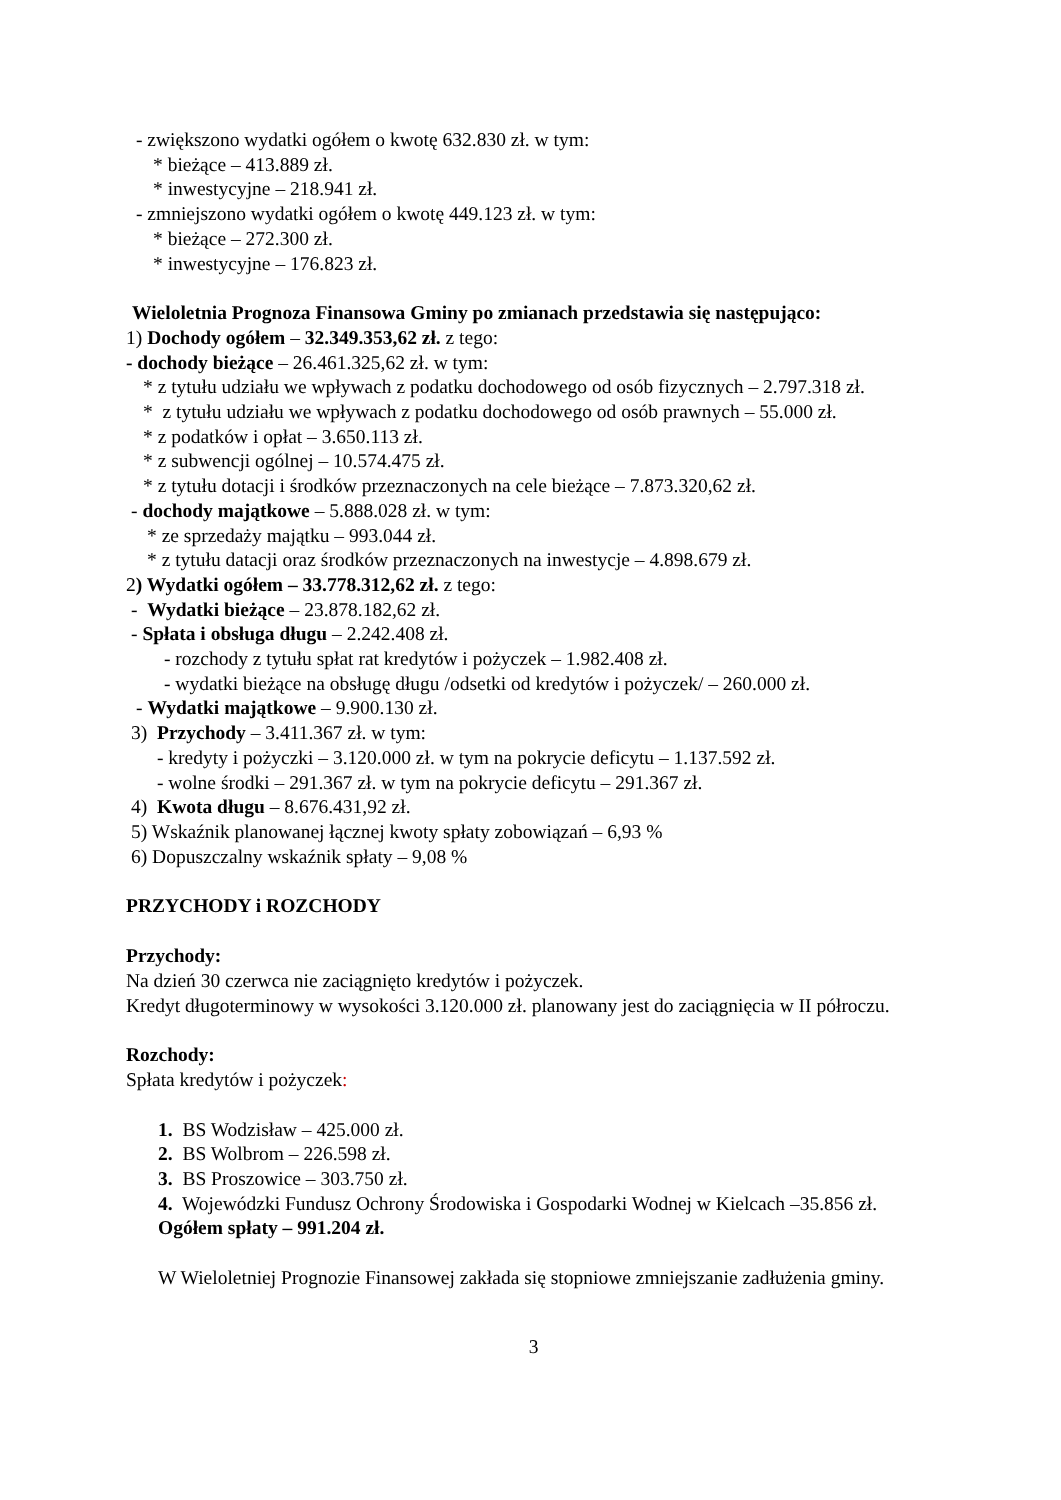- zwiększono wydatki ogółem o kwotę 632.830 zł. w tym:
* bieżące – 413.889 zł.
* inwestycyjne – 218.941 zł.
- zmniejszono wydatki ogółem o kwotę 449.123 zł. w tym:
* bieżące – 272.300 zł.
* inwestycyjne – 176.823 zł.
Wieloletnia Prognoza Finansowa Gminy po zmianach przedstawia się następująco:
1) Dochody ogółem – 32.349.353,62 zł. z tego:
- dochody bieżące – 26.461.325,62 zł. w tym:
* z tytułu udziału we wpływach z podatku dochodowego od osób fizycznych – 2.797.318 zł.
* z tytułu udziału we wpływach z podatku dochodowego od osób prawnych – 55.000 zł.
* z podatków i opłat – 3.650.113 zł.
* z subwencji ogólnej – 10.574.475 zł.
* z tytułu dotacji i środków przeznaczonych na cele bieżące – 7.873.320,62 zł.
- dochody majątkowe – 5.888.028 zł. w tym:
* ze sprzedaży majątku – 993.044 zł.
* z tytułu datacji oraz środków przeznaczonych na inwestycje – 4.898.679 zł.
2) Wydatki ogółem – 33.778.312,62 zł. z tego:
- Wydatki bieżące – 23.878.182,62 zł.
- Spłata i obsługa długu – 2.242.408 zł.
- rozchody z tytułu spłat rat kredytów i pożyczek – 1.982.408 zł.
- wydatki bieżące na obsługę długu /odsetki od kredytów i pożyczek/ – 260.000 zł.
- Wydatki majątkowe – 9.900.130 zł.
3) Przychody – 3.411.367 zł. w tym:
- kredyty i pożyczki – 3.120.000 zł. w tym na pokrycie deficytu – 1.137.592 zł.
- wolne środki – 291.367 zł. w tym na pokrycie deficytu – 291.367 zł.
4) Kwota długu – 8.676.431,92 zł.
5) Wskaźnik planowanej łącznej kwoty spłaty zobowiązań – 6,93 %
6) Dopuszczalny wskaźnik spłaty – 9,08 %
PRZYCHODY i ROZCHODY
Przychody:
Na dzień 30 czerwca nie zaciągnięto kredytów i pożyczek.
Kredyt długoterminowy w wysokości 3.120.000 zł. planowany jest do zaciągnięcia w II półroczu.
Rozchody:
Spłata kredytów i pożyczek:
1. BS Wodzisław – 425.000 zł.
2. BS Wolbrom – 226.598 zł.
3. BS Proszowice – 303.750 zł.
4. Wojewódzki Fundusz Ochrony Środowiska i Gospodarki Wodnej w Kielcach –35.856 zł.
Ogółem spłaty – 991.204 zł.
W Wieloletniej Prognozie Finansowej zakłada się stopniowe zmniejszanie zadłużenia gminy.
3